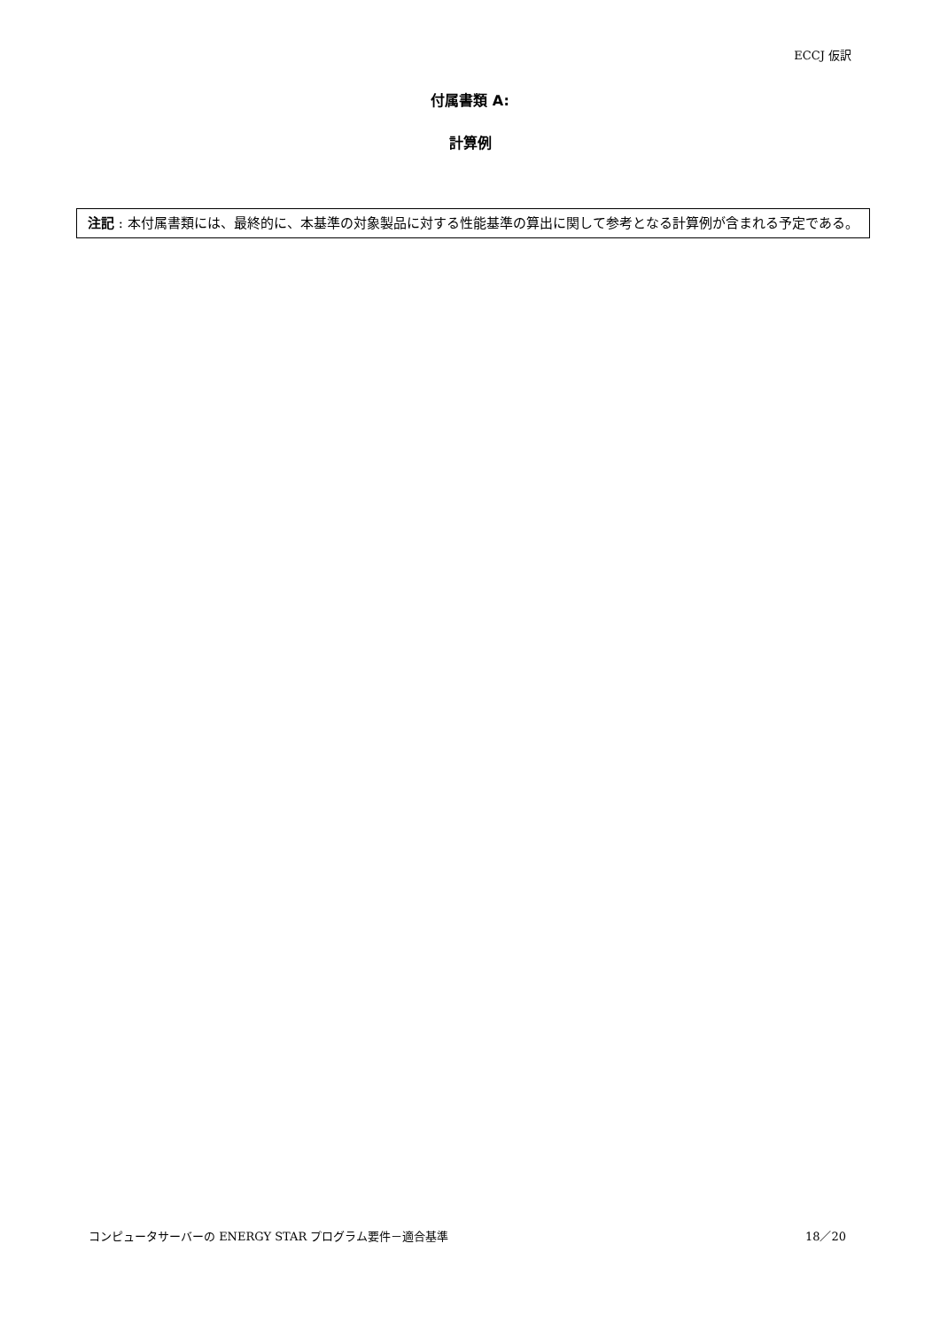ECCJ 仮訳
付属書類 A:
計算例
注記 : 本付属書類には、最終的に、本基準の対象製品に対する性能基準の算出に関して参考となる計算例が含まれる予定である。
コンピュータサーバーの ENERGY STAR プログラム要件－適合基準 18／20